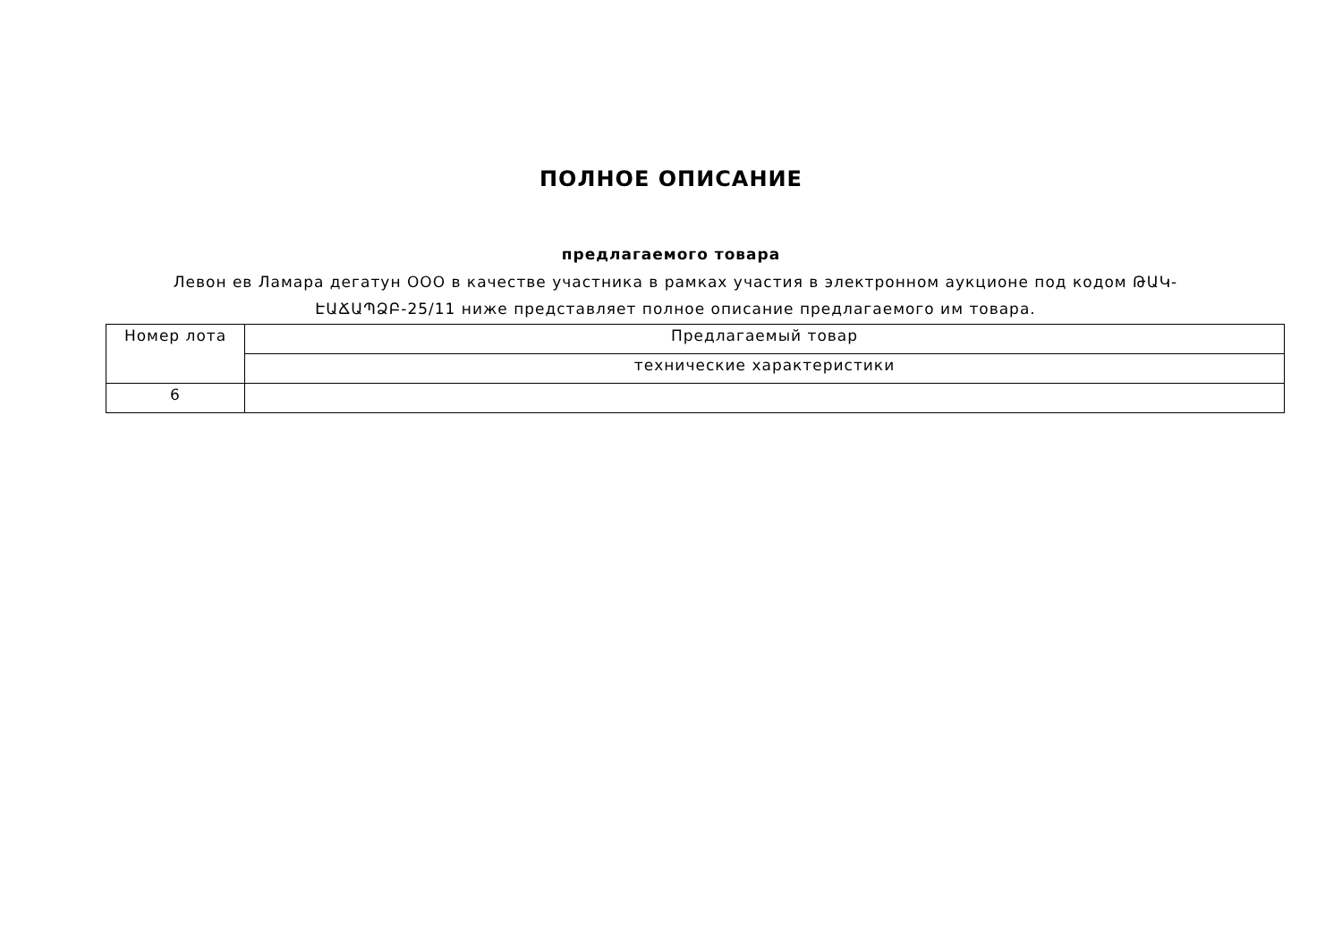ПОЛНОЕ ОПИСАНИЕ
предлагаемого товара
Левон ев Ламара дегатун ООО в качестве участника в рамках участия в электронном аукционе под кодом ԹԱԿ-ԷԱՃԱՊՁԲ-25/11 ниже представляет полное описание предлагаемого им товара.
| Номер лота | Предлагаемый товар |
| --- | --- |
| | технические характеристики |
| 6 | |